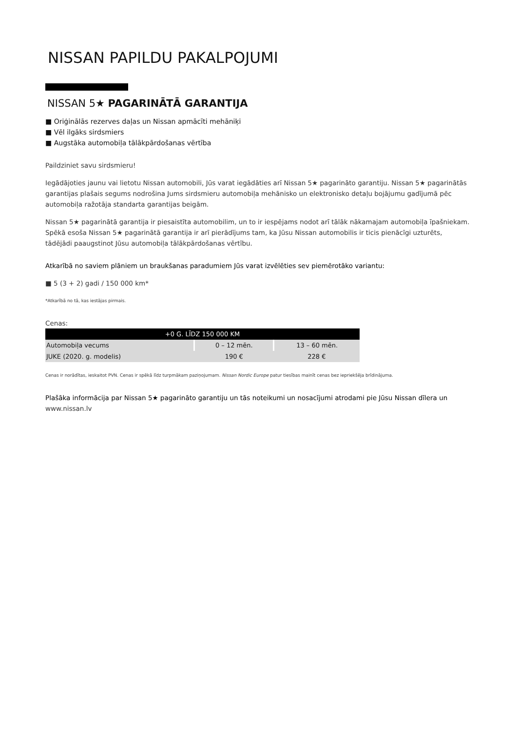NISSAN PAPILDU PAKALPOJUMI
NISSAN 5★ PAGARINĀTĀ GARANTIJA
■ Oriģinālās rezerves daļas un Nissan apmācīti mehāniķi
■ Vēl ilgāks sirdsmiers
■ Augstāka automobiļa tālākpārdošanas vērtība
Paildziniet savu sirdsmieru!
Iegādājoties jaunu vai lietotu Nissan automobili, Jūs varat iegādāties arī Nissan 5★ pagarināto garantiju. Nissan 5★ pagarinātās garantijas plašais segums nodrošina Jums sirdsmieru automobiļa mehānisko un elektronisko detaļu bojājumu gadījumā pēc automobiļa ražotāja standarta garantijas beigām.
Nissan 5★ pagarinātā garantija ir piesaistīta automobilim, un to ir iespējams nodot arī tālāk nākamajam automobiļa īpašniekam. Spēkā esoša Nissan 5★ pagarinātā garantija ir arī pierādījums tam, ka Jūsu Nissan automobilis ir ticis pienācīgi uzturēts, tādējādi paaugstinot Jūsu automobiļa tālākpārdošanas vērtību.
Atkarībā no saviem plāniem un braukšanas paradumiem Jūs varat izvēlēties sev piemērotāko variantu:
■ 5 (3 + 2) gadi / 150 000 km*
*Atkarībā no tā, kas iestājas pirmais.
Cenas:
| +0 G. LĪDZ 150 000 KM | | |
| --- | --- | --- |
| Automobiļa vecums | 0 – 12 mēn. | 13 – 60 mēn. |
| JUKE (2020. g. modelis) | 190 € | 228 € |
Cenas ir norādītas, ieskaitot PVN. Cenas ir spēkā līdz turpmākam paziņojumam. Nissan Nordic Europe patur tiesības mainīt cenas bez iepriekšēja brīdinājuma.
Plašāka informācija par Nissan 5★ pagarināto garantiju un tās noteikumi un nosacījumi atrodami pie Jūsu Nissan dīlera un www.nissan.lv